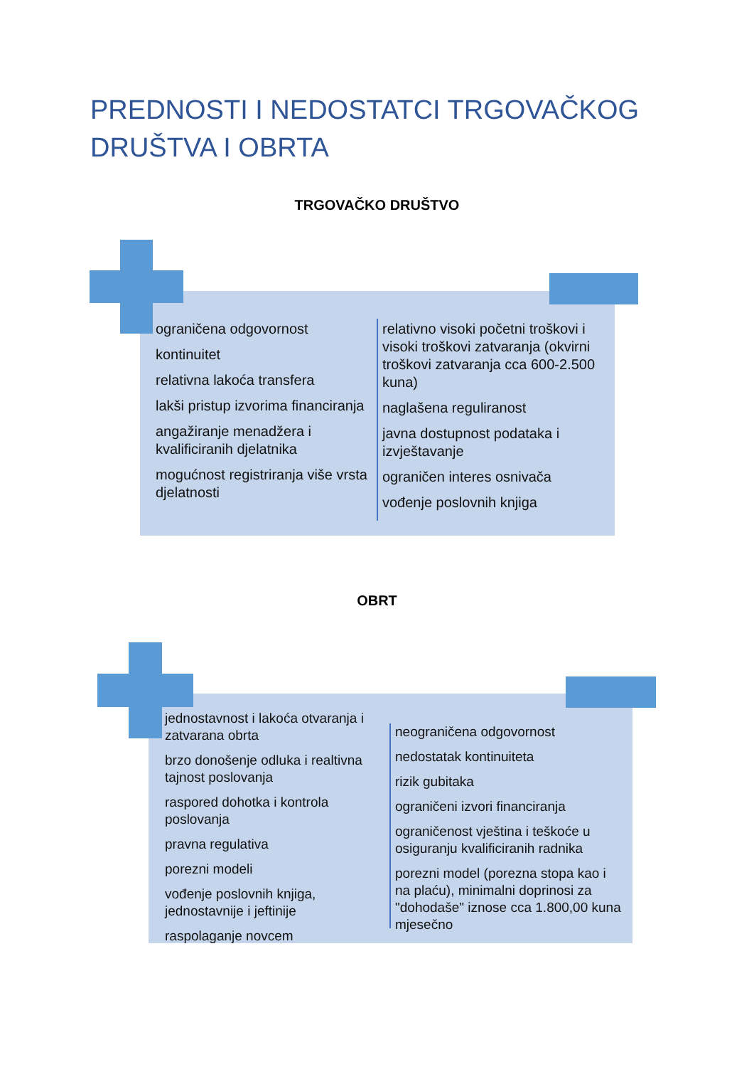PREDNOSTI I NEDOSTATCI TRGOVAČKOG DRUŠTVA I OBRTA
TRGOVAČKO DRUŠTVO
ograničena odgovornost
kontinuitet
relativna lakoća transfera
lakši pristup izvorima financiranja
angažiranje menadžera i kvalificiranih djelatnika
mogućnost registriranja više vrsta djelatnosti
relativno visoki početni troškovi i visoki troškovi zatvaranja (okvirni troškovi zatvaranja cca 600-2.500 kuna)
naglašena reguliranost
javna dostupnost podataka i izvještavanje
ograničen interes osnivača
vođenje poslovnih knjiga
OBRT
jednostavnost i lakoća otvaranja i zatvarana obrta
brzo donošenje odluka i realtivna tajnost poslovanja
raspored dohotka i kontrola poslovanja
pravna regulativa
porezni modeli
vođenje poslovnih knjiga, jednostavnije i jeftinije
raspolaganje novcem
neograničena odgovornost
nedostatak kontinuiteta
rizik gubitaka
ograničeni izvori financiranja
ograničenost vještina i teškoće u osiguranju kvalificiranih radnika
porezni model (porezna stopa kao i na plaću), minimalni doprinosi za "dohodaše" iznose cca 1.800,00 kuna mjesečno